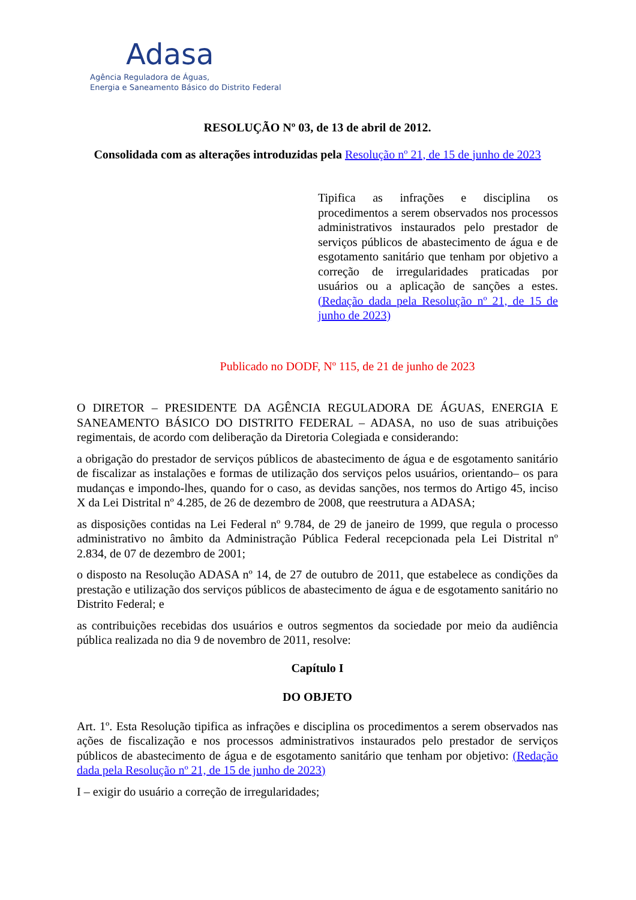Adasa
Agência Reguladora de Águas,
Energia e Saneamento Básico do Distrito Federal
RESOLUÇÃO Nº 03, de 13 de abril de 2012.
Consolidada com as alterações introduzidas pela Resolução nº 21, de 15 de junho de 2023
Tipifica as infrações e disciplina os procedimentos a serem observados nos processos administrativos instaurados pelo prestador de serviços públicos de abastecimento de água e de esgotamento sanitário que tenham por objetivo a correção de irregularidades praticadas por usuários ou a aplicação de sanções a estes. (Redação dada pela Resolução nº 21, de 15 de junho de 2023)
Publicado no DODF, Nº 115, de 21 de junho de 2023
O DIRETOR – PRESIDENTE DA AGÊNCIA REGULADORA DE ÁGUAS, ENERGIA E SANEAMENTO BÁSICO DO DISTRITO FEDERAL – ADASA, no uso de suas atribuições regimentais, de acordo com deliberação da Diretoria Colegiada e considerando:
a obrigação do prestador de serviços públicos de abastecimento de água e de esgotamento sanitário de fiscalizar as instalações e formas de utilização dos serviços pelos usuários, orientando– os para mudanças e impondo-lhes, quando for o caso, as devidas sanções, nos termos do Artigo 45, inciso X da Lei Distrital nº 4.285, de 26 de dezembro de 2008, que reestrutura a ADASA;
as disposições contidas na Lei Federal nº 9.784, de 29 de janeiro de 1999, que regula o processo administrativo no âmbito da Administração Pública Federal recepcionada pela Lei Distrital nº 2.834, de 07 de dezembro de 2001;
o disposto na Resolução ADASA nº 14, de 27 de outubro de 2011, que estabelece as condições da prestação e utilização dos serviços públicos de abastecimento de água e de esgotamento sanitário no Distrito Federal; e
as contribuições recebidas dos usuários e outros segmentos da sociedade por meio da audiência pública realizada no dia 9 de novembro de 2011, resolve:
Capítulo I
DO OBJETO
Art. 1º. Esta Resolução tipifica as infrações e disciplina os procedimentos a serem observados nas ações de fiscalização e nos processos administrativos instaurados pelo prestador de serviços públicos de abastecimento de água e de esgotamento sanitário que tenham por objetivo: (Redação dada pela Resolução nº 21, de 15 de junho de 2023)
I – exigir do usuário a correção de irregularidades;